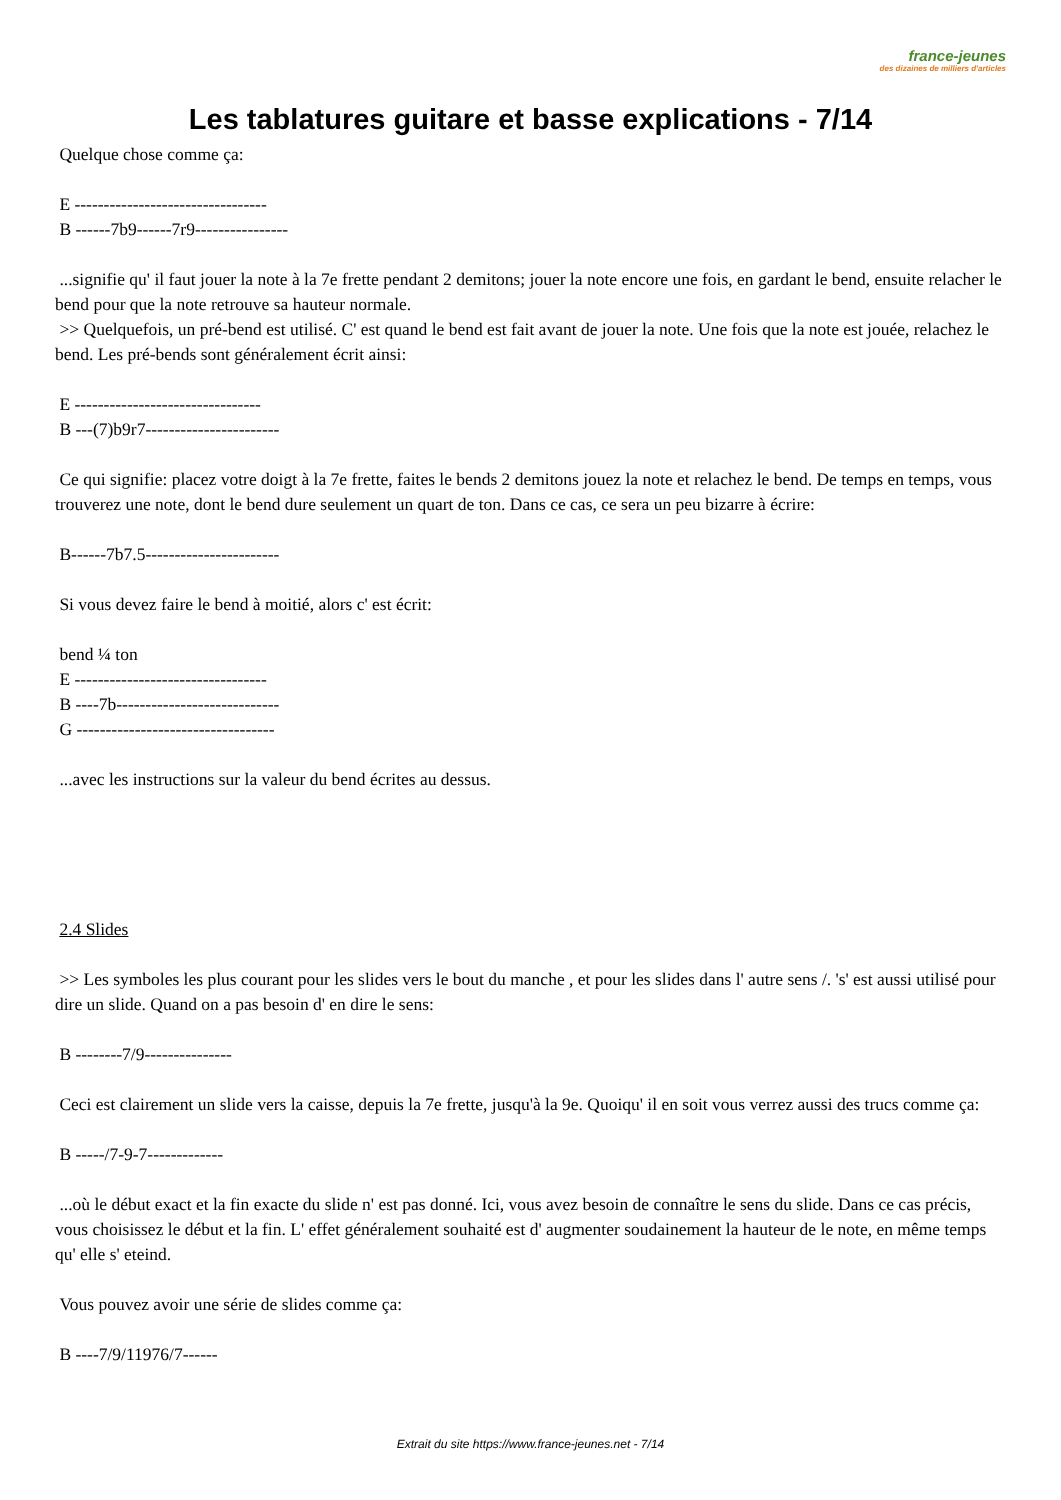france-jeunes
des dizaines de milliers d'articles
Les tablatures guitare et basse explications - 7/14
Quelque chose comme ça:
E ---------------------------------
B ------7b9------7r9----------------
...signifie qu' il faut jouer la note à la 7e frette pendant 2 demitons; jouer la note encore une fois, en gardant le bend, ensuite relacher le bend pour que la note retrouve sa hauteur normale.
>> Quelquefois, un pré-bend est utilisé. C' est quand le bend est fait avant de jouer la note. Une fois que la note est jouée, relachez le bend. Les pré-bends sont généralement écrit ainsi:
E --------------------------------
B ---(7)b9r7-----------------------
Ce qui signifie: placez votre doigt à la 7e frette, faites le bends 2 demitons jouez la note et relachez le bend. De temps en temps, vous trouverez une note, dont le bend dure seulement un quart de ton. Dans ce cas, ce sera un peu bizarre à écrire:
B------7b7.5-----------------------
Si vous devez faire le bend à moitié, alors c' est écrit:
bend ¼ ton
E ---------------------------------
B ----7b----------------------------
G ----------------------------------
...avec les instructions sur la valeur du bend écrites au dessus.
2.4 Slides
>> Les symboles les plus courant pour les slides vers le bout du manche , et pour les slides dans l' autre sens /. 's' est aussi utilisé pour dire un slide. Quand on a pas besoin d' en dire le sens:
B --------7/9---------------
Ceci est clairement un slide vers la caisse, depuis la 7e frette, jusqu'à la 9e. Quoiqu' il en soit vous verrez aussi des trucs comme ça:
B -----/7-9-7-------------
...où le début exact et la fin exacte du slide n' est pas donné. Ici, vous avez besoin de connaître le sens du slide. Dans ce cas précis, vous choisissez le début et la fin. L' effet généralement souhaité est d' augmenter soudainement la hauteur de le note, en même temps qu' elle s' eteind.
Vous pouvez avoir une série de slides comme ça:
B ----7/9/11976/7------
Extrait du site https://www.france-jeunes.net - 7/14